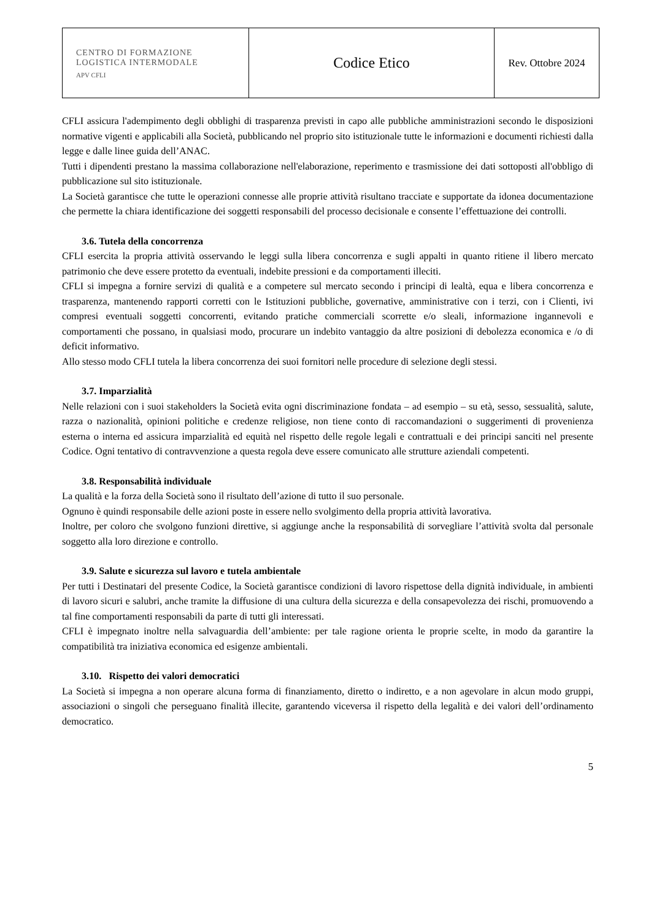| CENTRO DI FORMAZIONE LOGISTICA INTERMODALE APV CFLI | Codice Etico | Rev. Ottobre 2024 |
CFLI assicura l'adempimento degli obblighi di trasparenza previsti in capo alle pubbliche amministrazioni secondo le disposizioni normative vigenti e applicabili alla Società, pubblicando nel proprio sito istituzionale tutte le informazioni e documenti richiesti dalla legge e dalle linee guida dell’ANAC.
Tutti i dipendenti prestano la massima collaborazione nell'elaborazione, reperimento e trasmissione dei dati sottoposti all'obbligo di pubblicazione sul sito istituzionale.
La Società garantisce che tutte le operazioni connesse alle proprie attività risultano tracciate e supportate da idonea documentazione che permette la chiara identificazione dei soggetti responsabili del processo decisionale e consente l’effettuazione dei controlli.
3.6. Tutela della concorrenza
CFLI esercita la propria attività osservando le leggi sulla libera concorrenza e sugli appalti in quanto ritiene il libero mercato patrimonio che deve essere protetto da eventuali, indebite pressioni e da comportamenti illeciti.
CFLI si impegna a fornire servizi di qualità e a competere sul mercato secondo i principi di lealtà, equa e libera concorrenza e trasparenza, mantenendo rapporti corretti con le Istituzioni pubbliche, governative, amministrative con i terzi, con i Clienti, ivi compresi eventuali soggetti concorrenti, evitando pratiche commerciali scorrette e/o sleali, informazione ingannevoli e comportamenti che possano, in qualsiasi modo, procurare un indebito vantaggio da altre posizioni di debolezza economica e /o di deficit informativo.
Allo stesso modo CFLI tutela la libera concorrenza dei suoi fornitori nelle procedure di selezione degli stessi.
3.7. Imparzialità
Nelle relazioni con i suoi stakeholders la Società evita ogni discriminazione fondata – ad esempio – su età, sesso, sessualità, salute, razza o nazionalità, opinioni politiche e credenze religiose, non tiene conto di raccomandazioni o suggerimenti di provenienza esterna o interna ed assicura imparzialità ed equità nel rispetto delle regole legali e contrattuali e dei principi sanciti nel presente Codice. Ogni tentativo di contravvenzione a questa regola deve essere comunicato alle strutture aziendali competenti.
3.8. Responsabilità individuale
La qualità e la forza della Società sono il risultato dell’azione di tutto il suo personale.
Ognuno è quindi responsabile delle azioni poste in essere nello svolgimento della propria attività lavorativa.
Inoltre, per coloro che svolgono funzioni direttive, si aggiunge anche la responsabilità di sorvegliare l’attività svolta dal personale soggetto alla loro direzione e controllo.
3.9. Salute e sicurezza sul lavoro e tutela ambientale
Per tutti i Destinatari del presente Codice, la Società garantisce condizioni di lavoro rispettose della dignità individuale, in ambienti di lavoro sicuri e salubri, anche tramite la diffusione di una cultura della sicurezza e della consapevolezza dei rischi, promuovendo a tal fine comportamenti responsabili da parte di tutti gli interessati.
CFLI è impegnato inoltre nella salvaguardia dell’ambiente: per tale ragione orienta le proprie scelte, in modo da garantire la compatibilità tra iniziativa economica ed esigenze ambientali.
3.10. Rispetto dei valori democratici
La Società si impegna a non operare alcuna forma di finanziamento, diretto o indiretto, e a non agevolare in alcun modo gruppi, associazioni o singoli che perseguano finalità illecite, garantendo viceversa il rispetto della legalità e dei valori dell’ordinamento democratico.
5